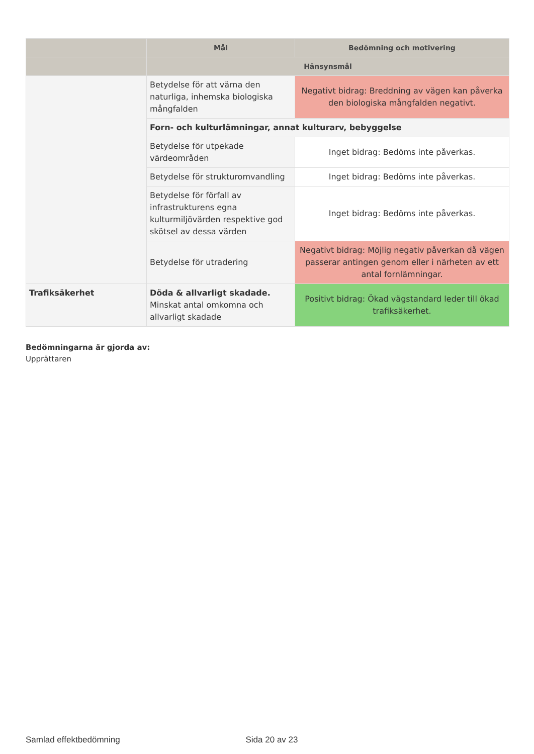| | Mål | Bedömning och motivering |
| --- | --- | --- |
| | Hänsynsmål | |
| | Betydelse för att värna den naturliga, inhemska biologiska mångfalden | Negativt bidrag: Breddning av vägen kan påverka den biologiska mångfalden negativt. |
| | Forn- och kulturlämningar, annat kulturarv, bebyggelse | |
| | Betydelse för utpekade värdeområden | Inget bidrag: Bedöms inte påverkas. |
| | Betydelse för strukturomvandling | Inget bidrag: Bedöms inte påverkas. |
| | Betydelse för förfall av infrastrukturens egna kulturmiljövärden respektive god skötsel av dessa värden | Inget bidrag: Bedöms inte påverkas. |
| | Betydelse för utradering | Negativt bidrag: Möjlig negativ påverkan då vägen passerar antingen genom eller i närheten av ett antal fornlämningar. |
| Trafiksäkerhet | Döda & allvarligt skadade. Minskat antal omkomna och allvarligt skadade | Positivt bidrag: Ökad vägstandard leder till ökad trafiksäkerhet. |
Bedömningarna är gjorda av:
Upprättaren
Samlad effektbedömning Sida 20 av 23